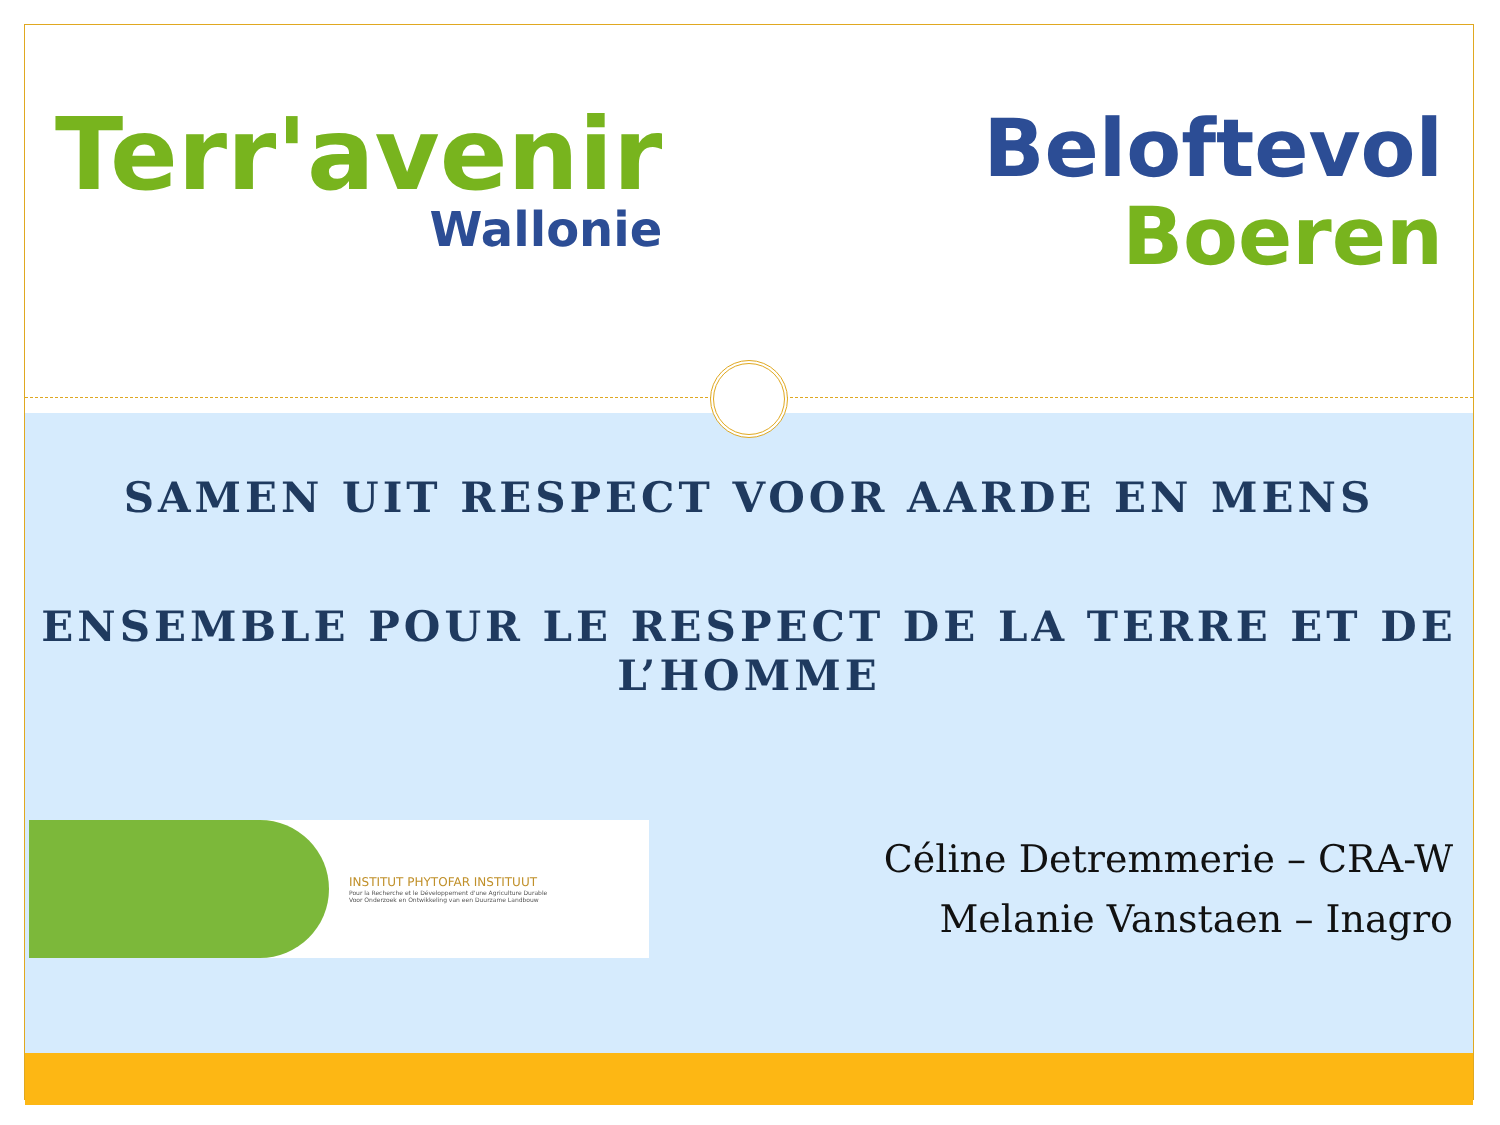Terr'avenir
Wallonie
Beloftevol
Boeren
SAMEN UIT RESPECT VOOR AARDE EN MENS
ENSEMBLE POUR LE RESPECT DE LA TERRE ET DE L’HOMME
INSTITUT PHYTOFAR INSTITUUT
Pour la Recherche et le Développement d'une Agriculture Durable
Voor Onderzoek en Ontwikkeling van een Duurzame Landbouw
Céline Detremmerie – CRA-W
Melanie Vanstaen – Inagro